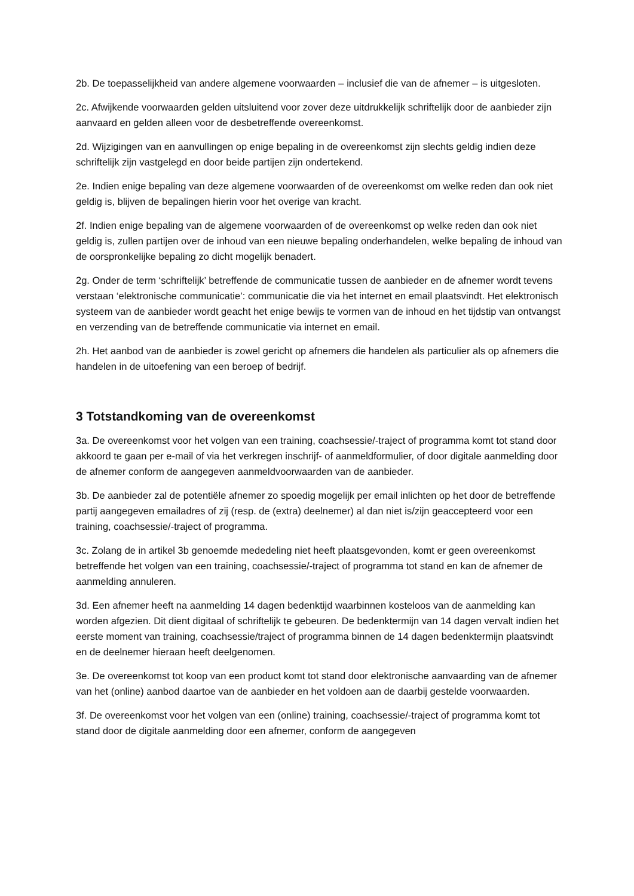2b. De toepasselijkheid van andere algemene voorwaarden – inclusief die van de afnemer – is uitgesloten.
2c. Afwijkende voorwaarden gelden uitsluitend voor zover deze uitdrukkelijk schriftelijk door de aanbieder zijn aanvaard en gelden alleen voor de desbetreffende overeenkomst.
2d. Wijzigingen van en aanvullingen op enige bepaling in de overeenkomst zijn slechts geldig indien deze schriftelijk zijn vastgelegd en door beide partijen zijn ondertekend.
2e. Indien enige bepaling van deze algemene voorwaarden of de overeenkomst om welke reden dan ook niet geldig is, blijven de bepalingen hierin voor het overige van kracht.
2f. Indien enige bepaling van de algemene voorwaarden of de overeenkomst op welke reden dan ook niet geldig is, zullen partijen over de inhoud van een nieuwe bepaling onderhandelen, welke bepaling de inhoud van de oorspronkelijke bepaling zo dicht mogelijk benadert.
2g. Onder de term ‘schriftelijk’ betreffende de communicatie tussen de aanbieder en de afnemer wordt tevens verstaan ‘elektronische communicatie’: communicatie die via het internet en email plaatsvindt. Het elektronisch systeem van de aanbieder wordt geacht het enige bewijs te vormen van de inhoud en het tijdstip van ontvangst en verzending van de betreffende communicatie via internet en email.
2h. Het aanbod van de aanbieder is zowel gericht op afnemers die handelen als particulier als op afnemers die handelen in de uitoefening van een beroep of bedrijf.
3 Totstandkoming van de overeenkomst
3a. De overeenkomst voor het volgen van een training, coachsessie/-traject of programma komt tot stand door akkoord te gaan per e-mail of via het verkregen inschrijf- of aanmeldformulier, of door digitale aanmelding door de afnemer conform de aangegeven aanmeldvoorwaarden van de aanbieder.
3b. De aanbieder zal de potentiële afnemer zo spoedig mogelijk per email inlichten op het door de betreffende partij aangegeven emailadres of zij (resp. de (extra) deelnemer) al dan niet is/zijn geaccepteerd voor een training, coachsessie/-traject of programma.
3c. Zolang de in artikel 3b genoemde mededeling niet heeft plaatsgevonden, komt er geen overeenkomst betreffende het volgen van een training, coachsessie/-traject of programma tot stand en kan de afnemer de aanmelding annuleren.
3d. Een afnemer heeft na aanmelding 14 dagen bedenktijd waarbinnen kosteloos van de aanmelding kan worden afgezien. Dit dient digitaal of schriftelijk te gebeuren. De bedenktermijn van 14 dagen vervalt indien het eerste moment van training, coachsessie/traject of programma binnen de 14 dagen bedenktermijn plaatsvindt en de deelnemer hieraan heeft deelgenomen.
3e. De overeenkomst tot koop van een product komt tot stand door elektronische aanvaarding van de afnemer van het (online) aanbod daartoe van de aanbieder en het voldoen aan de daarbij gestelde voorwaarden.
3f. De overeenkomst voor het volgen van een (online) training, coachsessie/-traject of programma komt tot stand door de digitale aanmelding door een afnemer, conform de aangegeven